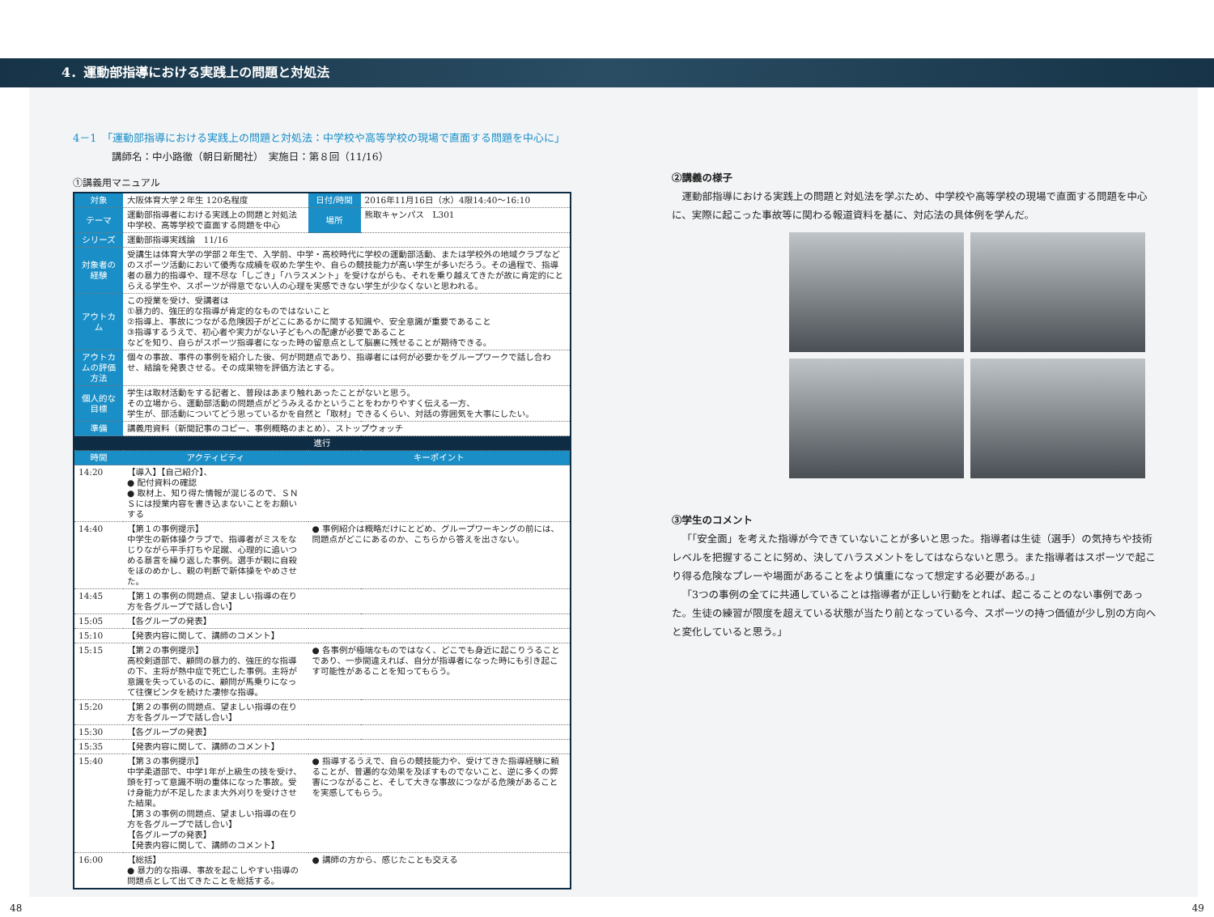4．運動部指導における実践上の問題と対処法
4－1　「運動部指導における実践上の問題と対処法：中学校や高等学校の現場で直面する問題を中心に」
講師名：中小路徹（朝日新聞社）　実施日：第８回（11/16）
①講義用マニュアル
| 対象 | 大阪体育大学２年生 120名程度 | 日付/時間 | 2016年11月16日（水）4限14:40〜16:10 |
| テーマ | 運動部指導者における実践上の問題と対処法 中学校、高等学校で直面する問題を中心 | 場所 | 熊取キャンパス L301 |
| シリーズ | 運動部指導実践論 11/16 | | |
| 対象者の経験 | 受講生は体育大学の学部２年生で、入学前、中学・高校時代に学校の運動部活動、または学校外の地域クラブなどのスポーツ活動において優秀な成績を収めた学生や、自らの競技能力が高い学生が多いだろう。その過程で、指導者の暴力的指導や、理不尽な「しごき」「ハラスメント」を受けながらも、それを乗り越えてきたが故に肯定的にとらえる学生や、スポーツが得意でない人の心理を実感できない学生が少なくないと思われる。 | | |
| アウトカム | この授業を受け、受講者は ①暴力的、強圧的な指導が肯定的なものではないこと ②指導上、事故につながる危険因子がどこにあるかに関する知識や、安全意識が重要であること ③指導するうえで、初心者や実力がない子どもへの配慮が必要であること などを知り、自らがスポーツ指導者になった時の留意点として脳裏に残せることが期待できる。 | | |
| アウトカムの評価方法 | 個々の事故、事件の事例を紹介した後、何が問題点であり、指導者には何が必要かをグループワークで話し合わせ、結論を発表させる。その成果物を評価方法とする。 | | |
| 個人的な目標 | 学生は取材活動をする記者と、普段はあまり触れあったことがないと思う。 その立場から、運動部活動の問題点がどうみえるかということをわかりやすく伝える一方、 学生が、部活動についてどう思っているかを自然と「取材」できるくらい、対話の雰囲気を大事にしたい。 | | |
| 準備 | 講義用資料（新聞記事のコピー、事例概略のまとめ）、ストップウォッチ | | |
| 進行 | | | |
| 時間 | アクティビティ | キーポイント | |
| 14:20 | 【導入】【自己紹介】、 ● 配付資料の確認 ● 取材上、知り得た情報が混じるので、ＳＮＳには授業内容を書き込まないことをお願いする | | |
| 14:40 | 【第１の事例提示】 中学生の新体操クラブで、指導者がミスをなじりながら平手打ちや足蹴、心理的に追いつめる暴言を繰り返した事例。選手が親に自殺をほのめかし、親の判断で新体操をやめさせた。 | ● 事例紹介は概略だけにとどめ、グループワーキングの前には、問題点がどこにあるのか、こちらから答えを出さない。 | |
| 14:45 | 【第１の事例の問題点、望ましい指導の在り方を各グループで話し合い】 | | |
| 15:05 | 【各グループの発表】 | | |
| 15:10 | 【発表内容に関して、講師のコメント】 | | |
| 15:15 | 【第２の事例提示】 高校剣道部で、顧問の暴力的、強圧的な指導の下、主将が熱中症で死亡した事例。主将が意識を失っているのに、顧問が馬乗りになって往復ビンタを続けた凄惨な指導。 | ● 各事例が極端なものではなく、どこでも身近に起こりうることであり、一歩間違えれば、自分が指導者になった時にも引き起こす可能性があることを知ってもらう。 | |
| 15:20 | 【第２の事例の問題点、望ましい指導の在り方を各グループで話し合い】 | | |
| 15:30 | 【各グループの発表】 | | |
| 15:35 | 【発表内容に関して、講師のコメント】 | | |
| 15:40 | 【第３の事例提示】 中学柔道部で、中学1年が上級生の技を受け、頭を打って意識不明の重体になった事故。受け身能力が不足したまま大外刈りを受けさせた結果。 【第３の事例の問題点、望ましい指導の在り方を各グループで話し合い】 【各グループの発表】 【発表内容に関して、講師のコメント】 | ● 指導するうえで、自らの競技能力や、受けてきた指導経験に頼ることが、普遍的な効果を及ぼすものでないこと、逆に多くの弊害につながること、そして大きな事故につながる危険があることを実感してもらう。 | |
| 16:00 | 【総括】 ● 暴力的な指導、事故を起こしやすい指導の問題点として出てきたことを総括する。 | ● 講師の方から、感じたことも交える | |
②講義の様子
運動部指導における実践上の問題と対処法を学ぶため、中学校や高等学校の現場で直面する問題を中心に、実際に起こった事故等に関わる報道資料を基に、対応法の具体例を学んだ。
③学生のコメント
「「安全面」を考えた指導が今できていないことが多いと思った。指導者は生徒（選手）の気持ちや技術レベルを把握することに努め、決してハラスメントをしてはならないと思う。また指導者はスポーツで起こり得る危険なプレーや場面があることをより慎重になって想定する必要がある。」
「3つの事例の全てに共通していることは指導者が正しい行動をとれば、起こることのない事例であった。生徒の練習が限度を超えている状態が当たり前となっている今、スポーツの持つ価値が少し別の方向へと変化していると思う。」
48 49